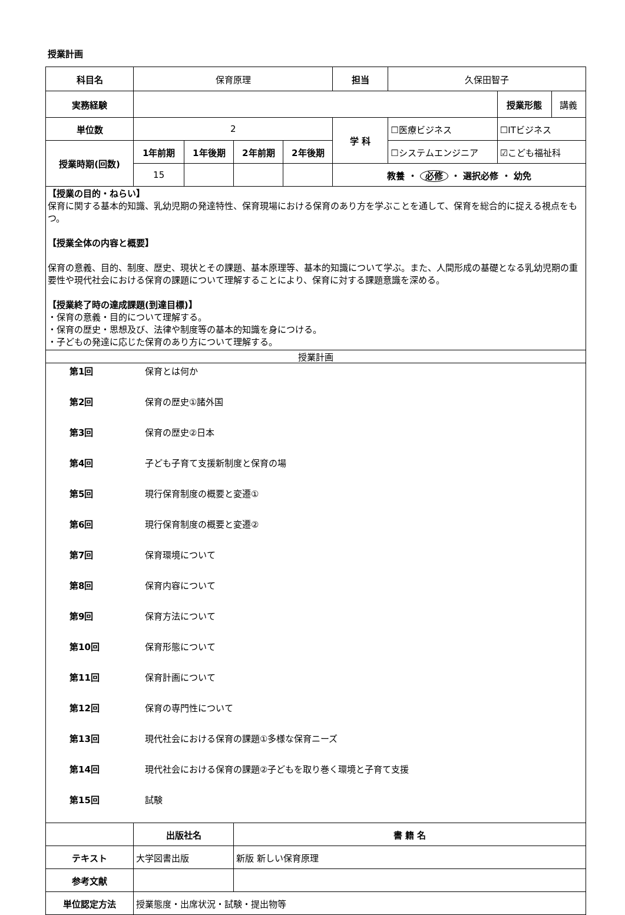授業計画
| 科目名 | 保育原理 | | | | 担当 | 久保田智子 | | |
| 実務経験 | | | | | | | 授業形態 | 講義 |
| 単位数 | 2 | | | | 学 科 | ☐医療ビジネス | ☐ITビジネス | |
| 授業時期(回数) | 1年前期 | 1年後期 | 2年前期 | 2年後期 | | ☐システムエンジニア | ☑こども福祉科 | |
| | 15 | | | | 教養 ・ 必修 ・ 選択必修 ・ 幼免 | | | |
| 【授業の目的・ねらい】 保育に関する基本的知識、乳幼児期の発達特性、保育現場における保育のあり方を学ぶことを通して、保育を総合的に捉える視点をもつ。 【授業全体の内容と概要】 保育の意義、目的、制度、歴史、現状とその課題、基本原理等、基本的知識について学ぶ。また、人間形成の基礎となる乳幼児期の重要性や現代社会における保育の課題について理解することにより、保育に対する課題意識を深める。 【授業終了時の達成課題(到達目標)】 ・保育の意義・目的について理解する。 ・保育の歴史・思想及び、法律や制度等の基本的知識を身につける。 ・子どもの発達に応じた保育のあり方について理解する。 | | | | | | | | |
| 授業計画 | | | | | | | | |
| / 第1回 / 保育とは何か / / 第2回 / 保育の歴史①諸外国 / / 第3回 / 保育の歴史②日本 / / 第4回 / 子ども子育て支援新制度と保育の場 / / 第5回 / 現行保育制度の概要と変遷① / / 第6回 / 現行保育制度の概要と変遷② / / 第7回 / 保育環境について / / 第8回 / 保育内容について / / 第9回 / 保育方法について / / 第10回 / 保育形態について / / 第11回 / 保育計画について / / 第12回 / 保育の専門性について / / 第13回 / 現代社会における保育の課題①多様な保育ニーズ / / 第14回 / 現代社会における保育の課題②子どもを取り巻く環境と子育て支援 / / 第15回 / 試験 / | | | | | | | | |
| | 出版社名 | | 書 籍 名 | | | | | |
| テキスト | 大学図書出版 | | 新版 新しい保育原理 | | | | | |
| 参考文献 | | | | | | | | |
| 単位認定方法 | 授業態度・出席状況・試験・提出物等 | | | | | | | |